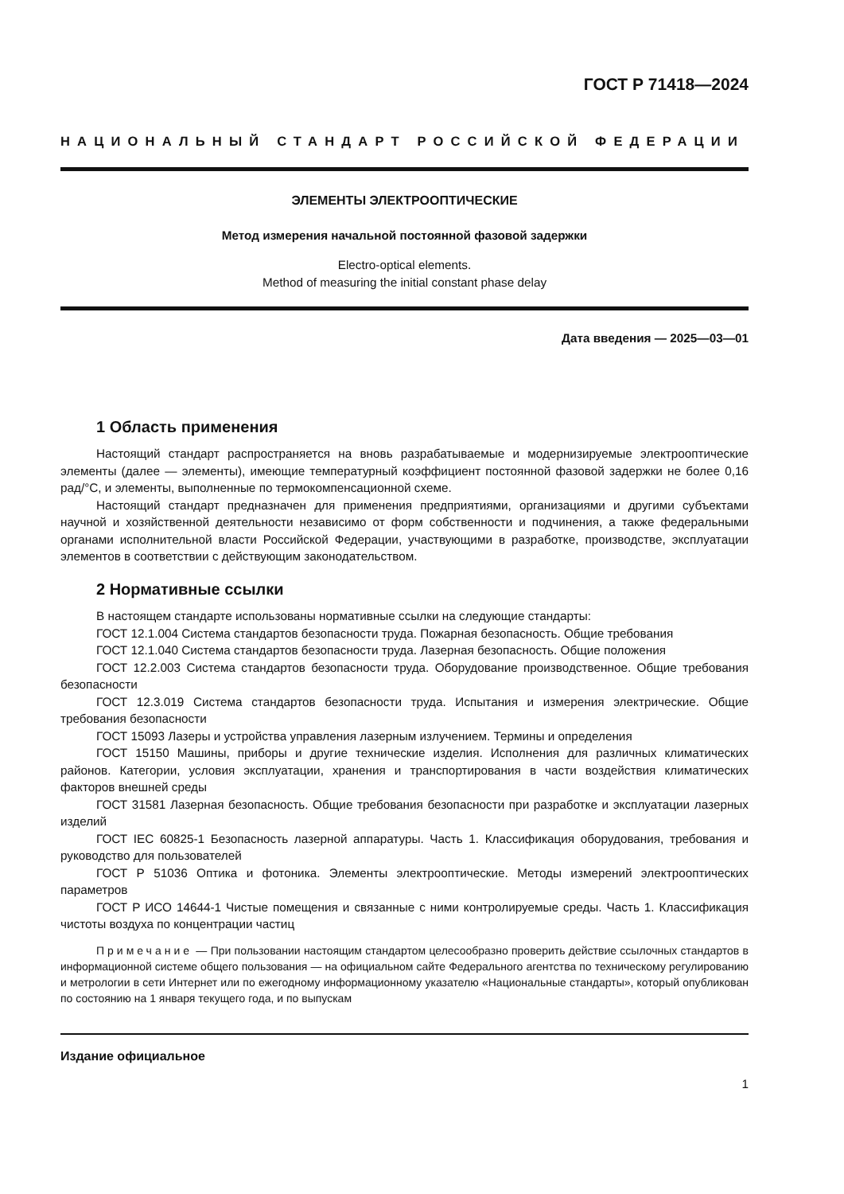ГОСТ Р 71418—2024
НАЦИОНАЛЬНЫЙ СТАНДАРТ РОССИЙСКОЙ ФЕДЕРАЦИИ
ЭЛЕМЕНТЫ ЭЛЕКТРООПТИЧЕСКИЕ
Метод измерения начальной постоянной фазовой задержки
Electro-optical elements.
Method of measuring the initial constant phase delay
Дата введения — 2025—03—01
1 Область применения
Настоящий стандарт распространяется на вновь разрабатываемые и модернизируемые электрооптические элементы (далее — элементы), имеющие температурный коэффициент постоянной фазовой задержки не более 0,16 рад/°С, и элементы, выполненные по термокомпенсационной схеме.
Настоящий стандарт предназначен для применения предприятиями, организациями и другими субъектами научной и хозяйственной деятельности независимо от форм собственности и подчинения, а также федеральными органами исполнительной власти Российской Федерации, участвующими в разработке, производстве, эксплуатации элементов в соответствии с действующим законодательством.
2 Нормативные ссылки
В настоящем стандарте использованы нормативные ссылки на следующие стандарты:
ГОСТ 12.1.004 Система стандартов безопасности труда. Пожарная безопасность. Общие требования
ГОСТ 12.1.040 Система стандартов безопасности труда. Лазерная безопасность. Общие положения
ГОСТ 12.2.003 Система стандартов безопасности труда. Оборудование производственное. Общие требования безопасности
ГОСТ 12.3.019 Система стандартов безопасности труда. Испытания и измерения электрические. Общие требования безопасности
ГОСТ 15093 Лазеры и устройства управления лазерным излучением. Термины и определения
ГОСТ 15150 Машины, приборы и другие технические изделия. Исполнения для различных климатических районов. Категории, условия эксплуатации, хранения и транспортирования в части воздействия климатических факторов внешней среды
ГОСТ 31581 Лазерная безопасность. Общие требования безопасности при разработке и эксплуатации лазерных изделий
ГОСТ IEC 60825-1 Безопасность лазерной аппаратуры. Часть 1. Классификация оборудования, требования и руководство для пользователей
ГОСТ Р 51036 Оптика и фотоника. Элементы электрооптические. Методы измерений электрооптических параметров
ГОСТ Р ИСО 14644-1 Чистые помещения и связанные с ними контролируемые среды. Часть 1. Классификация чистоты воздуха по концентрации частиц
Примечание — При пользовании настоящим стандартом целесообразно проверить действие ссылочных стандартов в информационной системе общего пользования — на официальном сайте Федерального агентства по техническому регулированию и метрологии в сети Интернет или по ежегодному информационному указателю «Национальные стандарты», который опубликован по состоянию на 1 января текущего года, и по выпускам
Издание официальное
1